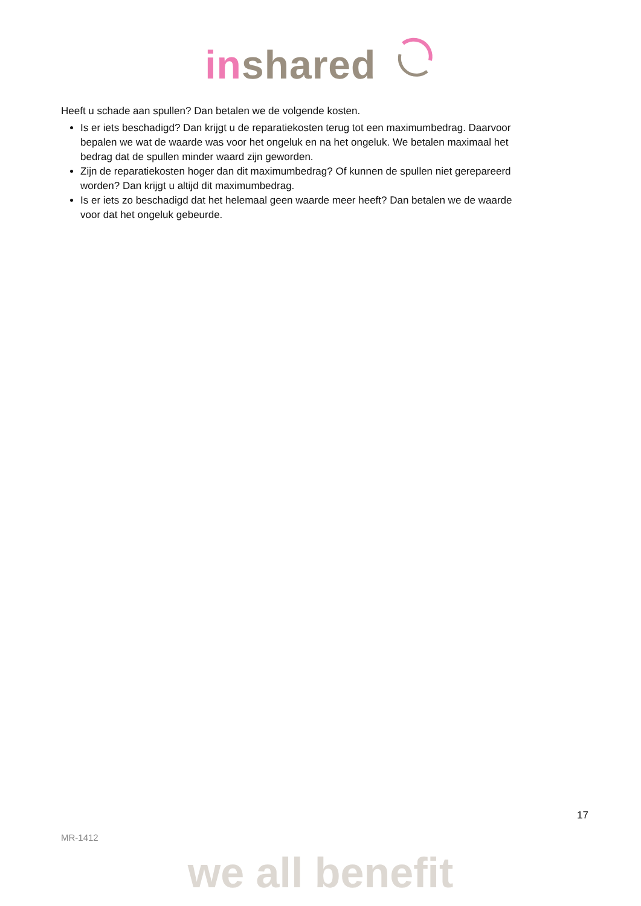in shared
Heeft u schade aan spullen? Dan betalen we de volgende kosten.
Is er iets beschadigd? Dan krijgt u de reparatiekosten terug tot een maximumbedrag. Daarvoor bepalen we wat de waarde was voor het ongeluk en na het ongeluk. We betalen maximaal het bedrag dat de spullen minder waard zijn geworden.
Zijn de reparatiekosten hoger dan dit maximumbedrag? Of kunnen de spullen niet gerepareerd worden? Dan krijgt u altijd dit maximumbedrag.
Is er iets zo beschadigd dat het helemaal geen waarde meer heeft? Dan betalen we de waarde voor dat het ongeluk gebeurde.
17
MR-1412
we all benefit